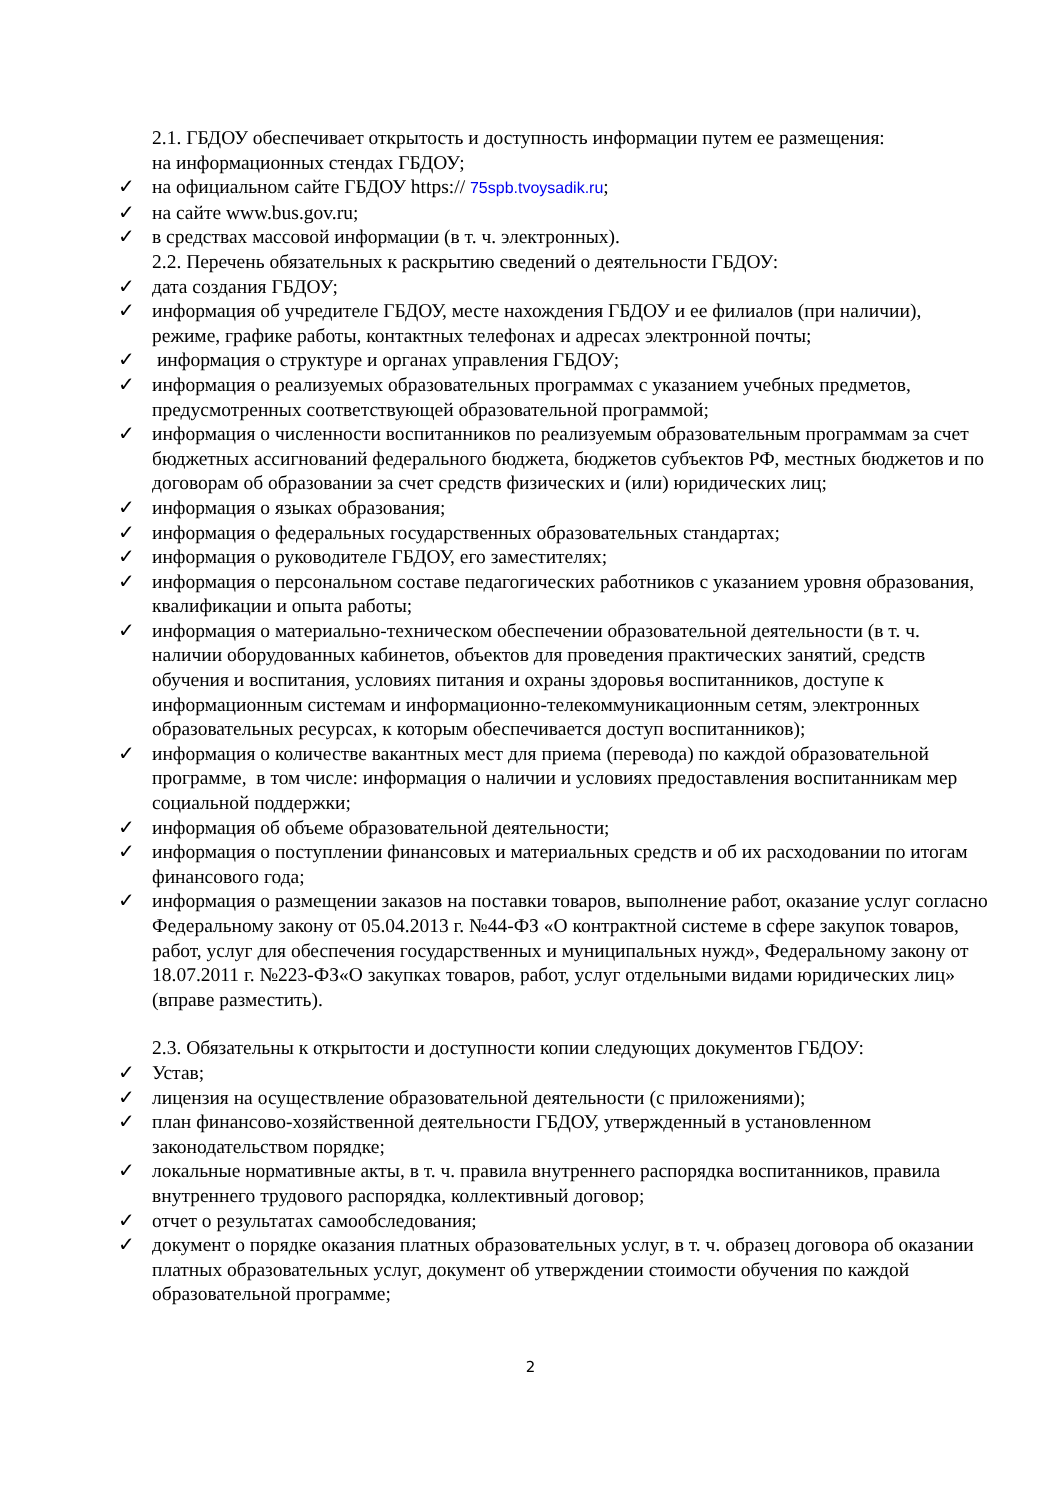2.1. ГБДОУ обеспечивает открытость и доступность информации путем ее размещения:
на информационных стендах ГБДОУ;
✓ на официальном сайте ГБДОУ https:// 75spb.tvoysadik.ru;
✓ на сайте www.bus.gov.ru;
✓ в средствах массовой информации (в т. ч. электронных).
2.2. Перечень обязательных к раскрытию сведений о деятельности ГБДОУ:
✓ дата создания ГБДОУ;
✓ информация об учредителе ГБДОУ, месте нахождения ГБДОУ и ее филиалов (при наличии), режиме, графике работы, контактных телефонах и адресах электронной почты;
✓ информация о структуре и органах управления ГБДОУ;
✓ информация о реализуемых образовательных программах с указанием учебных предметов, предусмотренных соответствующей образовательной программой;
✓ информация о численности воспитанников по реализуемым образовательным программам за счет бюджетных ассигнований федерального бюджета, бюджетов субъектов РФ, местных бюджетов и по договорам об образовании за счет средств физических и (или) юридических лиц;
✓ информация о языках образования;
✓ информация о федеральных государственных образовательных стандартах;
✓ информация о руководителе ГБДОУ, его заместителях;
✓ информация о персональном составе педагогических работников с указанием уровня образования, квалификации и опыта работы;
✓ информация о материально-техническом обеспечении образовательной деятельности (в т. ч. наличии оборудованных кабинетов, объектов для проведения практических занятий, средств обучения и воспитания, условиях питания и охраны здоровья воспитанников, доступе к информационным системам и информационно-телекоммуникационным сетям, электронных образовательных ресурсах, к которым обеспечивается доступ воспитанников);
✓ информация о количестве вакантных мест для приема (перевода) по каждой образовательной программе, в том числе: информация о наличии и условиях предоставления воспитанникам мер социальной поддержки;
✓ информация об объеме образовательной деятельности;
✓ информация о поступлении финансовых и материальных средств и об их расходовании по итогам финансового года;
✓ информация о размещении заказов на поставки товаров, выполнение работ, оказание услуг согласно Федеральному закону от 05.04.2013 г. №44-ФЗ «О контрактной системе в сфере закупок товаров, работ, услуг для обеспечения государственных и муниципальных нужд», Федеральному закону от 18.07.2011 г. №223-ФЗ«О закупках товаров, работ, услуг отдельными видами юридических лиц» (вправе разместить).
2.3. Обязательны к открытости и доступности копии следующих документов ГБДОУ:
✓ Устав;
✓ лицензия на осуществление образовательной деятельности (с приложениями);
✓ план финансово-хозяйственной деятельности ГБДОУ, утвержденный в установленном законодательством порядке;
✓ локальные нормативные акты, в т. ч. правила внутреннего распорядка воспитанников, правила внутреннего трудового распорядка, коллективный договор;
✓ отчет о результатах самообследования;
✓ документ о порядке оказания платных образовательных услуг, в т. ч. образец договора об оказании платных образовательных услуг, документ об утверждении стоимости обучения по каждой образовательной программе;
2